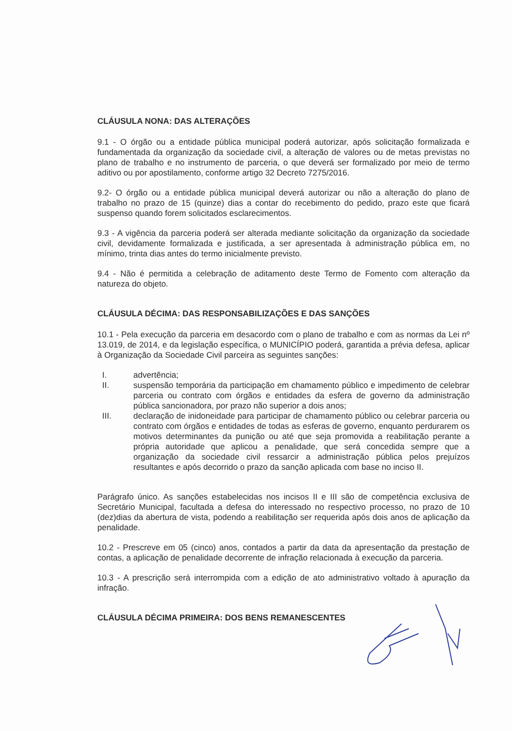CLÁUSULA NONA: DAS ALTERAÇÕES
9.1 - O órgão ou a entidade pública municipal poderá autorizar, após solicitação formalizada e fundamentada da organização da sociedade civil, a alteração de valores ou de metas previstas no plano de trabalho e no instrumento de parceria, o que deverá ser formalizado por meio de termo aditivo ou por apostilamento, conforme artigo 32 Decreto 7275/2016.
9.2- O órgão ou a entidade pública municipal deverá autorizar ou não a alteração do plano de trabalho no prazo de 15 (quinze) dias a contar do recebimento do pedido, prazo este que ficará suspenso quando forem solicitados esclarecimentos.
9.3 - A vigência da parceria poderá ser alterada mediante solicitação da organização da sociedade civil, devidamente formalizada e justificada, a ser apresentada à administração pública em, no mínimo, trinta dias antes do termo inicialmente previsto.
9.4 - Não é permitida a celebração de aditamento deste Termo de Fomento com alteração da natureza do objeto.
CLÁUSULA DÉCIMA: DAS RESPONSABILIZAÇÕES E DAS SANÇÕES
10.1 - Pela execução da parceria em desacordo com o plano de trabalho e com as normas da Lei nº 13.019, de 2014, e da legislação específica, o MUNICÍPIO poderá, garantida a prévia defesa, aplicar à Organização da Sociedade Civil parceira as seguintes sanções:
I. advertência;
II. suspensão temporária da participação em chamamento público e impedimento de celebrar parceria ou contrato com órgãos e entidades da esfera de governo da administração pública sancionadora, por prazo não superior a dois anos;
III. declaração de inidoneidade para participar de chamamento público ou celebrar parceria ou contrato com órgãos e entidades de todas as esferas de governo, enquanto perdurarem os motivos determinantes da punição ou até que seja promovida a reabilitação perante a própria autoridade que aplicou a penalidade, que será concedida sempre que a organização da sociedade civil ressarcir a administração pública pelos prejuízos resultantes e após decorrido o prazo da sanção aplicada com base no inciso II.
Parágrafo único. As sanções estabelecidas nos incisos II e III são de competência exclusiva de Secretário Municipal, facultada a defesa do interessado no respectivo processo, no prazo de 10 (dez)dias da abertura de vista, podendo a reabilitação ser requerida após dois anos de aplicação da penalidade.
10.2 - Prescreve em 05 (cinco) anos, contados a partir da data da apresentação da prestação de contas, a aplicação de penalidade decorrente de infração relacionada à execução da parceria.
10.3 - A prescrição será interrompida com a edição de ato administrativo voltado à apuração da infração.
CLÁUSULA DÉCIMA PRIMEIRA: DOS BENS REMANESCENTES